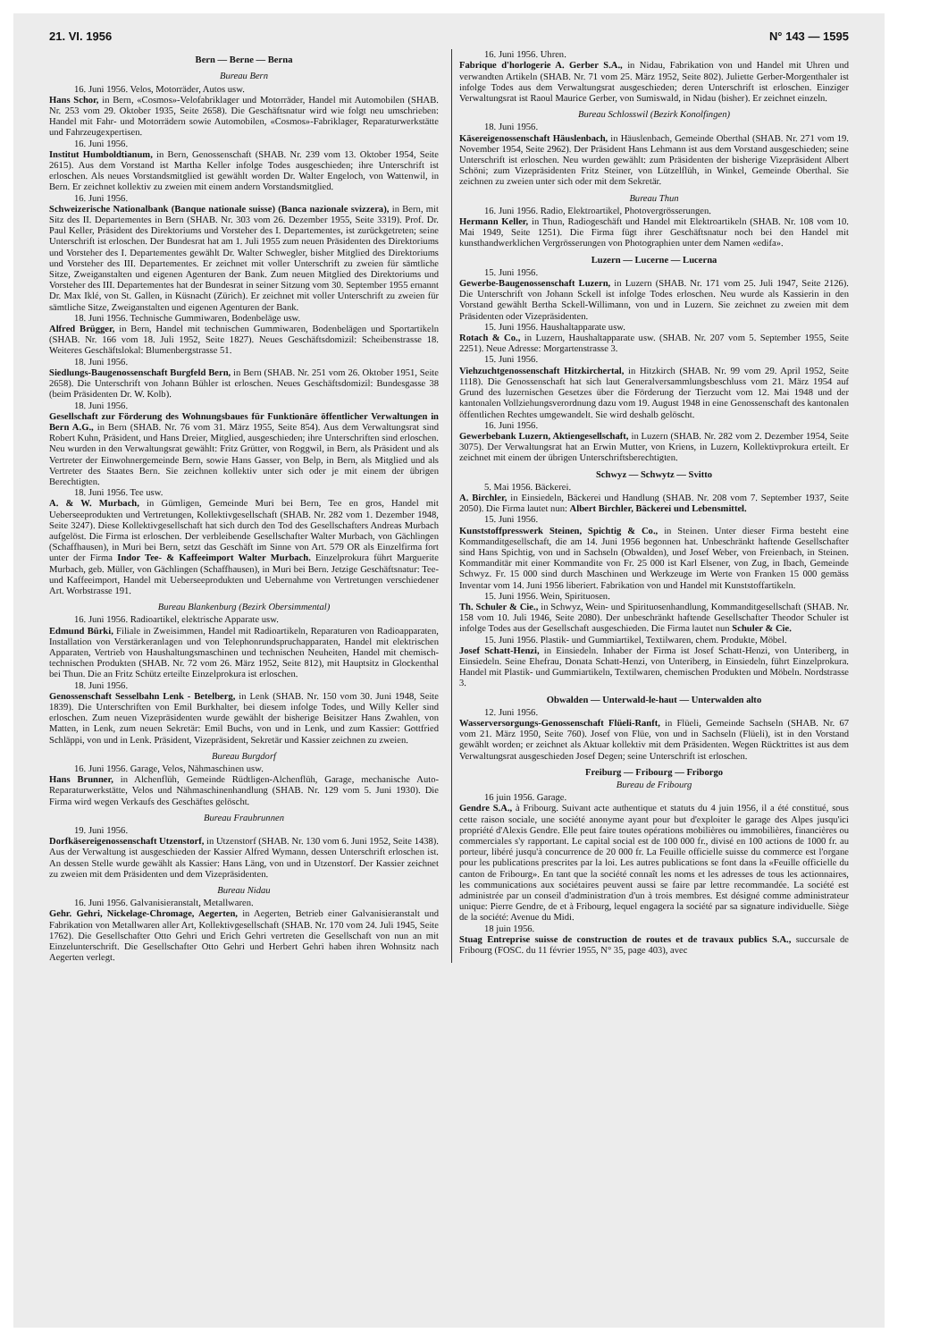21. VI. 1956 N° 143 — 1595
Bern — Berne — Berna
Bureau Bern
16. Juni 1956. Velos, Motorräder, Autos usw.
Hans Schor, in Bern, «Cosmos»-Velofabriklager und Motorräder, Handel mit Automobilen (SHAB. Nr. 253 vom 29. Oktober 1935, Seite 2658). Die Geschäftsnatur wird wie folgt neu umschrieben: Handel mit Fahr- und Motorrädern sowie Automobilen, «Cosmos»-Fabriklager, Reparaturwerkstätte und Fahrzeugexpertisen.
16. Juni 1956.
Institut Humboldtianum, in Bern, Genossenschaft (SHAB. Nr. 239 vom 13. Oktober 1954, Seite 2615). Aus dem Vorstand ist Martha Keller infolge Todes ausgeschieden; ihre Unterschrift ist erloschen. Als neues Vorstandsmitglied ist gewählt worden Dr. Walter Engeloch, von Wattenwil, in Bern. Er zeichnet kollektiv zu zweien mit einem andern Vorstandsmitglied.
16. Juni 1956.
Schweizerische Nationalbank (Banque nationale suisse) (Banca nazionale svizzera), in Bern, mit Sitz des II. Departementes in Bern (SHAB. Nr. 303 vom 26. Dezember 1955, Seite 3319). Prof. Dr. Paul Keller, Präsident des Direktoriums und Vorsteher des I. Departementes, ist zurückgetreten; seine Unterschrift ist erloschen. Der Bundesrat hat am 1. Juli 1955 zum neuen Präsidenten des Direktoriums und Vorsteher des I. Departementes gewählt Dr. Walter Schwegler, bisher Mitglied des Direktoriums und Vorsteher des III. Departementes. Er zeichnet mit voller Unterschrift zu zweien für sämtliche Sitze, Zweiganstalten und eigenen Agenturen der Bank. Zum neuen Mitglied des Direktoriums und Vorsteher des III. Departementes hat der Bundesrat in seiner Sitzung vom 30. September 1955 ernannt Dr. Max Iklé, von St. Gallen, in Küsnacht (Zürich). Er zeichnet mit voller Unterschrift zu zweien für sämtliche Sitze, Zweiganstalten und eigenen Agenturen der Bank.
18. Juni 1956. Technische Gummiwaren, Bodenbeläge usw.
Alfred Brügger, in Bern, Handel mit technischen Gummiwaren, Bodenbelägen und Sportartikeln (SHAB. Nr. 166 vom 18. Juli 1952, Seite 1827). Neues Geschäftsdomizil: Scheibenstrasse 18. Weiteres Geschäftslokal: Blumenbergstrasse 51.
18. Juni 1956.
Siedlungs-Baugenossenschaft Burgfeld Bern, in Bern (SHAB. Nr. 251 vom 26. Oktober 1951, Seite 2658). Die Unterschrift von Johann Bühler ist erloschen. Neues Geschäftsdomizil: Bundesgasse 38 (beim Präsidenten Dr. W. Kolb).
18. Juni 1956.
Gesellschaft zur Förderung des Wohnungsbaues für Funktionäre öffentlicher Verwaltungen in Bern A.G., in Bern (SHAB. Nr. 76 vom 31. März 1955, Seite 854). Aus dem Verwaltungsrat sind Robert Kuhn, Präsident, und Hans Dreier, Mitglied, ausgeschieden; ihre Unterschriften sind erloschen. Neu wurden in den Verwaltungsrat gewählt: Fritz Grütter, von Roggwil, in Bern, als Präsident und als Vertreter der Einwohnergemeinde Bern, sowie Hans Gasser, von Belp, in Bern, als Mitglied und als Vertreter des Staates Bern. Sie zeichnen kollektiv unter sich oder je mit einem der übrigen Berechtigten.
18. Juni 1956. Tee usw.
A. & W. Murbach, in Gümligen, Gemeinde Muri bei Bern, Tee en gros, Handel mit Ueberseeprodukten und Vertretungen, Kollektivgesellschaft (SHAB. Nr. 282 vom 1. Dezember 1948, Seite 3247). Diese Kollektivgesellschaft hat sich durch den Tod des Gesellschafters Andreas Murbach aufgelöst. Die Firma ist erloschen. Der verbleibende Gesellschafter Walter Murbach, von Gächlingen (Schaffhausen), in Muri bei Bern, setzt das Geschäft im Sinne von Art. 579 OR als Einzelfirma fort unter der Firma Indor Tee- & Kaffeeimport Walter Murbach. Einzelprokura führt Marguerite Murbach, geb. Müller, von Gächlingen (Schaffhausen), in Muri bei Bern. Jetzige Geschäftsnatur: Tee- und Kaffeeimport, Handel mit Ueberseeprodukten und Uebernahme von Vertretungen verschiedener Art. Worbstrasse 191.
Bureau Blankenburg (Bezirk Obersimmental)
16. Juni 1956. Radioartikel, elektrische Apparate usw.
Edmund Bürki, Filiale in Zweisimmen, Handel mit Radioartikeln, Reparaturen von Radioapparaten, Installation von Verstärkeranlagen und von Telephonrundspruchapparaten, Handel mit elektrischen Apparaten, Vertrieb von Haushaltungsmaschinen und technischen Neuheiten, Handel mit chemisch-technischen Produkten (SHAB. Nr. 72 vom 26. März 1952, Seite 812), mit Hauptsitz in Glockenthal bei Thun. Die an Fritz Schütz erteilte Einzelprokura ist erloschen.
18. Juni 1956.
Genossenschaft Sesselbahn Lenk - Betelberg, in Lenk (SHAB. Nr. 150 vom 30. Juni 1948, Seite 1839). Die Unterschriften von Emil Burkhalter, bei diesem infolge Todes, und Willy Keller sind erloschen. Zum neuen Vizepräsidenten wurde gewählt der bisherige Beisitzer Hans Zwahlen, von Matten, in Lenk, zum neuen Sekretär: Emil Buchs, von und in Lenk, und zum Kassier: Gottfried Schläppi, von und in Lenk. Präsident, Vizepräsident, Sekretär und Kassier zeichnen zu zweien.
Bureau Burgdorf
16. Juni 1956. Garage, Velos, Nähmaschinen usw.
Hans Brunner, in Alchenflüh, Gemeinde Rüdtligen-Alchenflüh, Garage, mechanische Auto-Reparaturwerkstätte, Velos und Nähmaschinenhandlung (SHAB. Nr. 129 vom 5. Juni 1930). Die Firma wird wegen Verkaufs des Geschäftes gelöscht.
Bureau Fraubrunnen
19. Juni 1956.
Dorfkäsereigenossenschaft Utzenstorf, in Utzenstorf (SHAB. Nr. 130 vom 6. Juni 1952, Seite 1438). Aus der Verwaltung ist ausgeschieden der Kassier Alfred Wymann, dessen Unterschrift erloschen ist. An dessen Stelle wurde gewählt als Kassier: Hans Läng, von und in Utzenstorf. Der Kassier zeichnet zu zweien mit dem Präsidenten und dem Vizepräsidenten.
Bureau Nidau
16. Juni 1956. Galvanisieranstalt, Metallwaren.
Gehr. Gehri, Nickelage-Chromage, Aegerten, in Aegerten, Betrieb einer Galvanisieranstalt und Fabrikation von Metallwaren aller Art, Kollektivgesellschaft (SHAB. Nr. 170 vom 24. Juli 1945, Seite 1762). Die Gesellschafter Otto Gehri und Erich Gehri vertreten die Gesellschaft von nun an mit Einzelunterschrift. Die Gesellschafter Otto Gehri und Herbert Gehri haben ihren Wohnsitz nach Aegerten verlegt.
16. Juni 1956. Uhren.
Fabrique d'horlogerie A. Gerber S.A., in Nidau, Fabrikation von und Handel mit Uhren und verwandten Artikeln (SHAB. Nr. 71 vom 25. März 1952, Seite 802). Juliette Gerber-Morgenthaler ist infolge Todes aus dem Verwaltungsrat ausgeschieden; deren Unterschrift ist erloschen. Einziger Verwaltungsrat ist Raoul Maurice Gerber, von Sumiswald, in Nidau (bisher). Er zeichnet einzeln.
Bureau Schlosswil (Bezirk Konolfingen)
18. Juni 1956.
Käsereigenossenschaft Häuslenbach, in Häuslenbach, Gemeinde Oberthal (SHAB. Nr. 271 vom 19. November 1954, Seite 2962). Der Präsident Hans Lehmann ist aus dem Vorstand ausgeschieden; seine Unterschrift ist erloschen. Neu wurden gewählt: zum Präsidenten der bisherige Vizepräsident Albert Schöni; zum Vizepräsidenten Fritz Steiner, von Lützelflüh, in Winkel, Gemeinde Oberthal. Sie zeichnen zu zweien unter sich oder mit dem Sekretär.
Bureau Thun
16. Juni 1956. Radio, Elektroartikel, Photovergrösserungen.
Hermann Keller, in Thun, Radiogeschäft und Handel mit Elektroartikeln (SHAB. Nr. 108 vom 10. Mai 1949, Seite 1251). Die Firma fügt ihrer Geschäftsnatur noch bei den Handel mit kunsthandwerklichen Vergrösserungen von Photographien unter dem Namen «edifa».
Luzern — Lucerne — Lucerna
15. Juni 1956.
Gewerbe-Baugenossenschaft Luzern, in Luzern (SHAB. Nr. 171 vom 25. Juli 1947, Seite 2126). Die Unterschrift von Johann Sckell ist infolge Todes erloschen. Neu wurde als Kassierin in den Vorstand gewählt Bertha Sckell-Willimann, von und in Luzern. Sie zeichnet zu zweien mit dem Präsidenten oder Vizepräsidenten.
15. Juni 1956. Haushaltapparate usw.
Rotach & Co., in Luzern, Haushaltapparate usw. (SHAB. Nr. 207 vom 5. September 1955, Seite 2251). Neue Adresse: Morgartenstrasse 3.
15. Juni 1956.
Viehzuchtgenossenschaft Hitzkirchertal, in Hitzkirch (SHAB. Nr. 99 vom 29. April 1952, Seite 1118). Die Genossenschaft hat sich laut Generalversammlungsbeschluss vom 21. März 1954 auf Grund des luzernischen Gesetzes über die Förderung der Tierzucht vom 12. Mai 1948 und der kantonalen Vollziehungsverordnung dazu vom 19. August 1948 in eine Genossenschaft des kantonalen öffentlichen Rechtes umgewandelt. Sie wird deshalb gelöscht.
16. Juni 1956.
Gewerbebank Luzern, Aktiengesellschaft, in Luzern (SHAB. Nr. 282 vom 2. Dezember 1954, Seite 3075). Der Verwaltungsrat hat an Erwin Mutter, von Kriens, in Luzern, Kollektivprokura erteilt. Er zeichnet mit einem der übrigen Unterschriftsberechtigten.
Schwyz — Schwytz — Svitto
5. Mai 1956. Bäckerei.
A. Birchler, in Einsiedeln, Bäckerei und Handlung (SHAB. Nr. 208 vom 7. September 1937, Seite 2050). Die Firma lautet nun: Albert Birchler, Bäckerei und Lebensmittel.
15. Juni 1956.
Kunststoffpresswerk Steinen, Spichtig & Co., in Steinen. Unter dieser Firma besteht eine Kommanditgesellschaft, die am 14. Juni 1956 begonnen hat. Unbeschränkt haftende Gesellschafter sind Hans Spichtig, von und in Sachseln (Obwalden), und Josef Weber, von Freienbach, in Steinen. Kommanditär mit einer Kommandite von Fr. 25 000 ist Karl Elsener, von Zug, in Ibach, Gemeinde Schwyz. Fr. 15 000 sind durch Maschinen und Werkzeuge im Werte von Franken 15 000 gemäss Inventar vom 14. Juni 1956 liberiert. Fabrikation von und Handel mit Kunststoffartikeln.
15. Juni 1956. Wein, Spirituosen.
Th. Schuler & Cie., in Schwyz, Wein- und Spirituosenhandlung, Kommanditgesellschaft (SHAB. Nr. 158 vom 10. Juli 1946, Seite 2080). Der unbeschränkt haftende Gesellschafter Theodor Schuler ist infolge Todes aus der Gesellschaft ausgeschieden. Die Firma lautet nun Schuler & Cie.
15. Juni 1956. Plastik- und Gummiartikel, Textilwaren, chem. Produkte, Möbel.
Josef Schatt-Henzi, in Einsiedeln. Inhaber der Firma ist Josef Schatt-Henzi, von Unteriberg, in Einsiedeln. Seine Ehefrau, Donata Schatt-Henzi, von Unteriberg, in Einsiedeln, führt Einzelprokura. Handel mit Plastik- und Gummiartikeln, Textilwaren, chemischen Produkten und Möbeln. Nordstrasse 3.
Obwalden — Unterwald-le-haut — Unterwalden alto
12. Juni 1956.
Wasserversorgungs-Genossenschaft Flüeli-Ranft, in Flüeli, Gemeinde Sachseln (SHAB. Nr. 67 vom 21. März 1950, Seite 760). Josef von Flüe, von und in Sachseln (Flüeli), ist in den Vorstand gewählt worden; er zeichnet als Aktuar kollektiv mit dem Präsidenten. Wegen Rücktrittes ist aus dem Verwaltungsrat ausgeschieden Josef Degen; seine Unterschrift ist erloschen.
Freiburg — Fribourg — Friborgo
Bureau de Fribourg
16 juin 1956. Garage.
Gendre S.A., à Fribourg. Suivant acte authentique et statuts du 4 juin 1956, il a été constitué, sous cette raison sociale, une société anonyme ayant pour but d'exploiter le garage des Alpes jusqu'ici propriété d'Alexis Gendre. Elle peut faire toutes opérations mobilières ou immobilières, financières ou commerciales s'y rapportant. Le capital social est de 100 000 fr., divisé en 100 actions de 1000 fr. au porteur, libéré jusqu'à concurrence de 20 000 fr. La Feuille officielle suisse du commerce est l'organe pour les publications prescrites par la loi. Les autres publications se font dans la «Feuille officielle du canton de Fribourg». En tant que la société connaît les noms et les adresses de tous les actionnaires, les communications aux sociétaires peuvent aussi se faire par lettre recommandée. La société est administrée par un conseil d'administration d'un à trois membres. Est désigné comme administrateur unique: Pierre Gendre, de et à Fribourg, lequel engagera la société par sa signature individuelle. Siège de la société: Avenue du Midi.
18 juin 1956.
Stuag Entreprise suisse de construction de routes et de travaux publics S.A., succursale de Fribourg (FOSC. du 11 février 1955, N° 35, page 403), avec